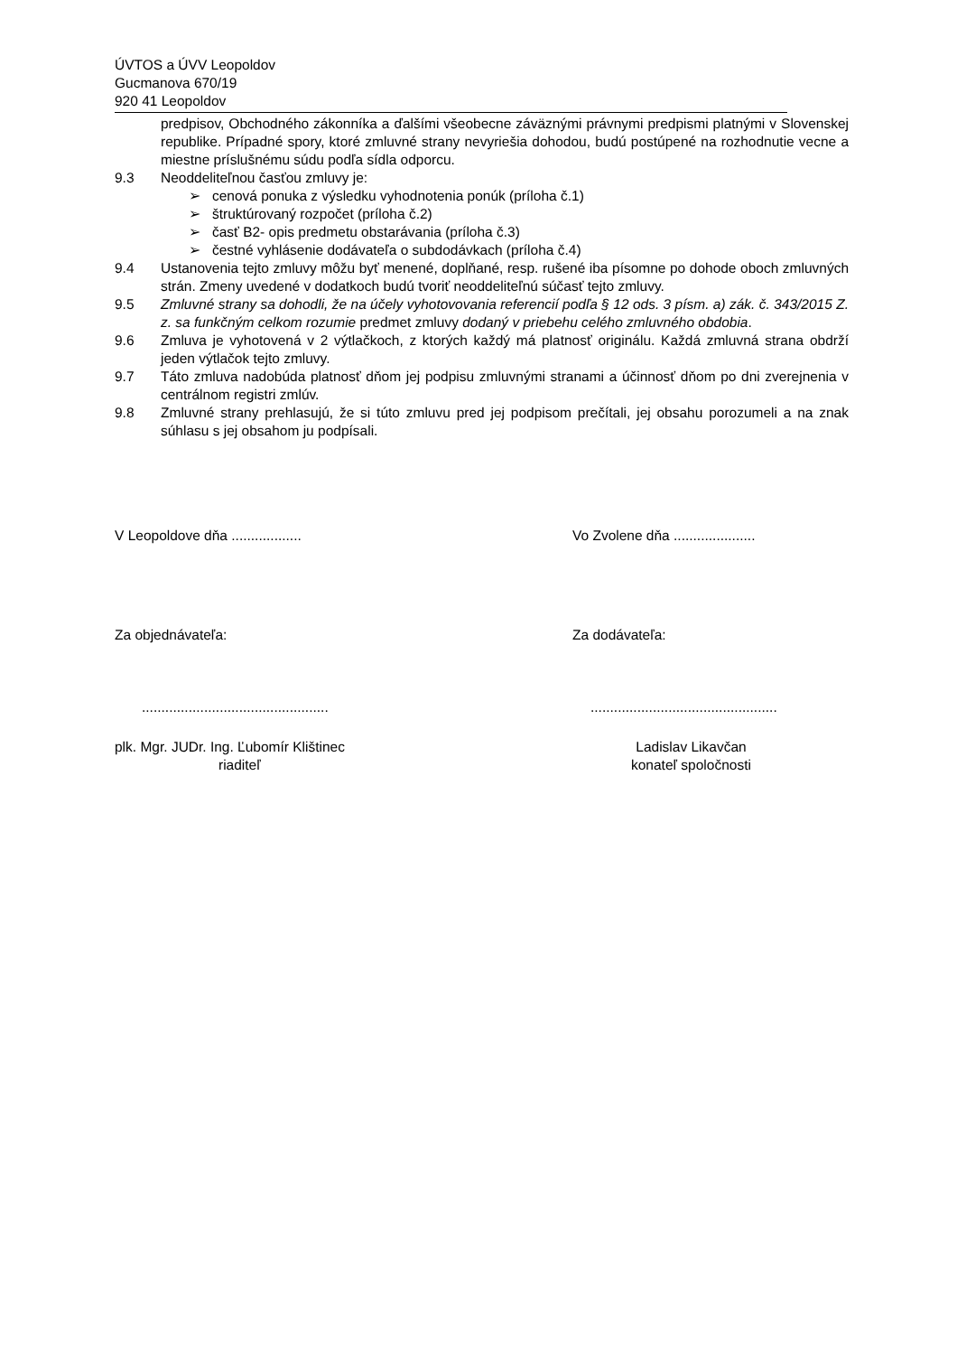ÚVTOS a ÚVV Leopoldov
Gucmanova 670/19
920 41 Leopoldov
predpisov, Obchodného zákonníka a ďalšími všeobecne záväznými právnymi predpismi platnými v Slovenskej republike. Prípadné spory, ktoré zmluvné strany nevyriešia dohodou, budú postúpené na rozhodnutie vecne a miestne príslušnému súdu podľa sídla odporcu.
9.3 Neoddeliteľnou časťou zmluvy je:
➢ cenová ponuka z výsledku vyhodnotenia ponúk (príloha č.1)
➢ štruktúrovaný rozpočet (príloha č.2)
➢ časť B2- opis predmetu obstarávania (príloha č.3)
➢ čestné vyhlásenie dodávateľa o subdodávkach (príloha č.4)
9.4 Ustanovenia tejto zmluvy môžu byť menené, doplňané, resp. rušené iba písomne po dohode oboch zmluvných strán. Zmeny uvedené v dodatkoch budú tvoriť neoddeliteľnú súčasť tejto zmluvy.
9.5 Zmluvné strany sa dohodli, že na účely vyhotovovania referencií podľa § 12 ods. 3 písm. a) zák. č. 343/2015 Z. z. sa funkčným celkom rozumie predmet zmluvy dodaný v priebehu celého zmluvného obdobia.
9.6 Zmluva je vyhotovená v 2 výtlačkoch, z ktorých každý má platnosť originálu. Každá zmluvná strana obdrží jeden výtlačok tejto zmluvy.
9.7 Táto zmluva nadobúda platnosť dňom jej podpisu zmluvnými stranami a účinnosť dňom po dni zverejnenia v centrálnom registri zmlúv.
9.8 Zmluvné strany prehlasujú, že si túto zmluvu pred jej podpisom prečítali, jej obsahu porozumeli a na znak súhlasu s jej obsahom ju podpísali.
V Leopoldove dňa .................. Vo Zvolene dňa .....................
Za objednávateľa: Za dodávateľa:
................................................ ................................................
plk. Mgr. JUDr. Ing. Ľubomír Klištinec
riaditeľ
Ladislav Likavčan
konateľ spoločnosti